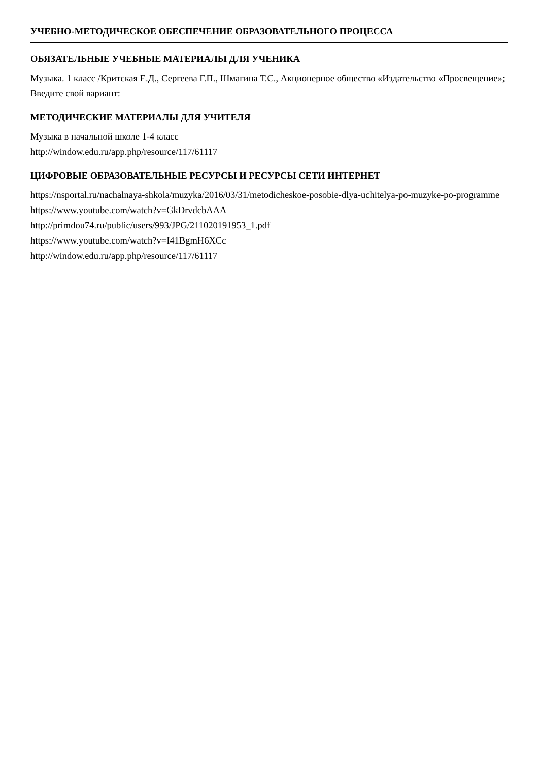УЧЕБНО-МЕТОДИЧЕСКОЕ ОБЕСПЕЧЕНИЕ ОБРАЗОВАТЕЛЬНОГО ПРОЦЕССА
ОБЯЗАТЕЛЬНЫЕ УЧЕБНЫЕ МАТЕРИАЛЫ ДЛЯ УЧЕНИКА
Музыка. 1 класс /Критская Е.Д., Сергеева Г.П., Шмагина Т.С., Акционерное общество «Издательство «Просвещение»;
Введите свой вариант:
МЕТОДИЧЕСКИЕ МАТЕРИАЛЫ ДЛЯ УЧИТЕЛЯ
Музыка в начальной школе 1-4 класс
http://window.edu.ru/app.php/resource/117/61117
ЦИФРОВЫЕ ОБРАЗОВАТЕЛЬНЫЕ РЕСУРСЫ И РЕСУРСЫ СЕТИ ИНТЕРНЕТ
https://nsportal.ru/nachalnaya-shkola/muzyka/2016/03/31/metodicheskoe-posobie-dlya-uchitelya-po-muzyke-po-programme
https://www.youtube.com/watch?v=GkDrvdcbAAA
http://primdou74.ru/public/users/993/JPG/211020191953_1.pdf
https://www.youtube.com/watch?v=I41BgmH6XCc
http://window.edu.ru/app.php/resource/117/61117